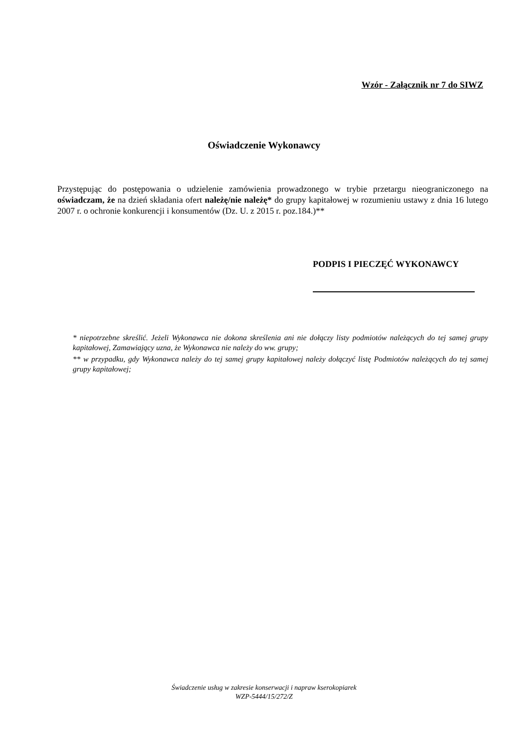Wzór - Załącznik nr 7 do SIWZ
Oświadczenie Wykonawcy
Przystępując do postępowania o udzielenie zamówienia prowadzonego w trybie przetargu nieograniczonego na oświadczam, że na dzień składania ofert należę/nie należę* do grupy kapitałowej w rozumieniu ustawy z dnia 16 lutego 2007 r. o ochronie konkurencji i konsumentów (Dz. U. z 2015 r. poz.184.)**
PODPIS I PIECZĘĆ WYKONAWCY
* niepotrzebne skreślić. Jeżeli Wykonawca nie dokona skreślenia ani nie dołączy listy podmiotów należących do tej samej grupy kapitałowej, Zamawiający uzna, że Wykonawca nie należy do ww. grupy;
** w przypadku, gdy Wykonawca należy do tej samej grupy kapitałowej należy dołączyć listę Podmiotów należących do tej samej grupy kapitałowej;
Świadczenie usług w zakresie konserwacji i napraw kserokopiarek
WZP-5444/15/272/Z